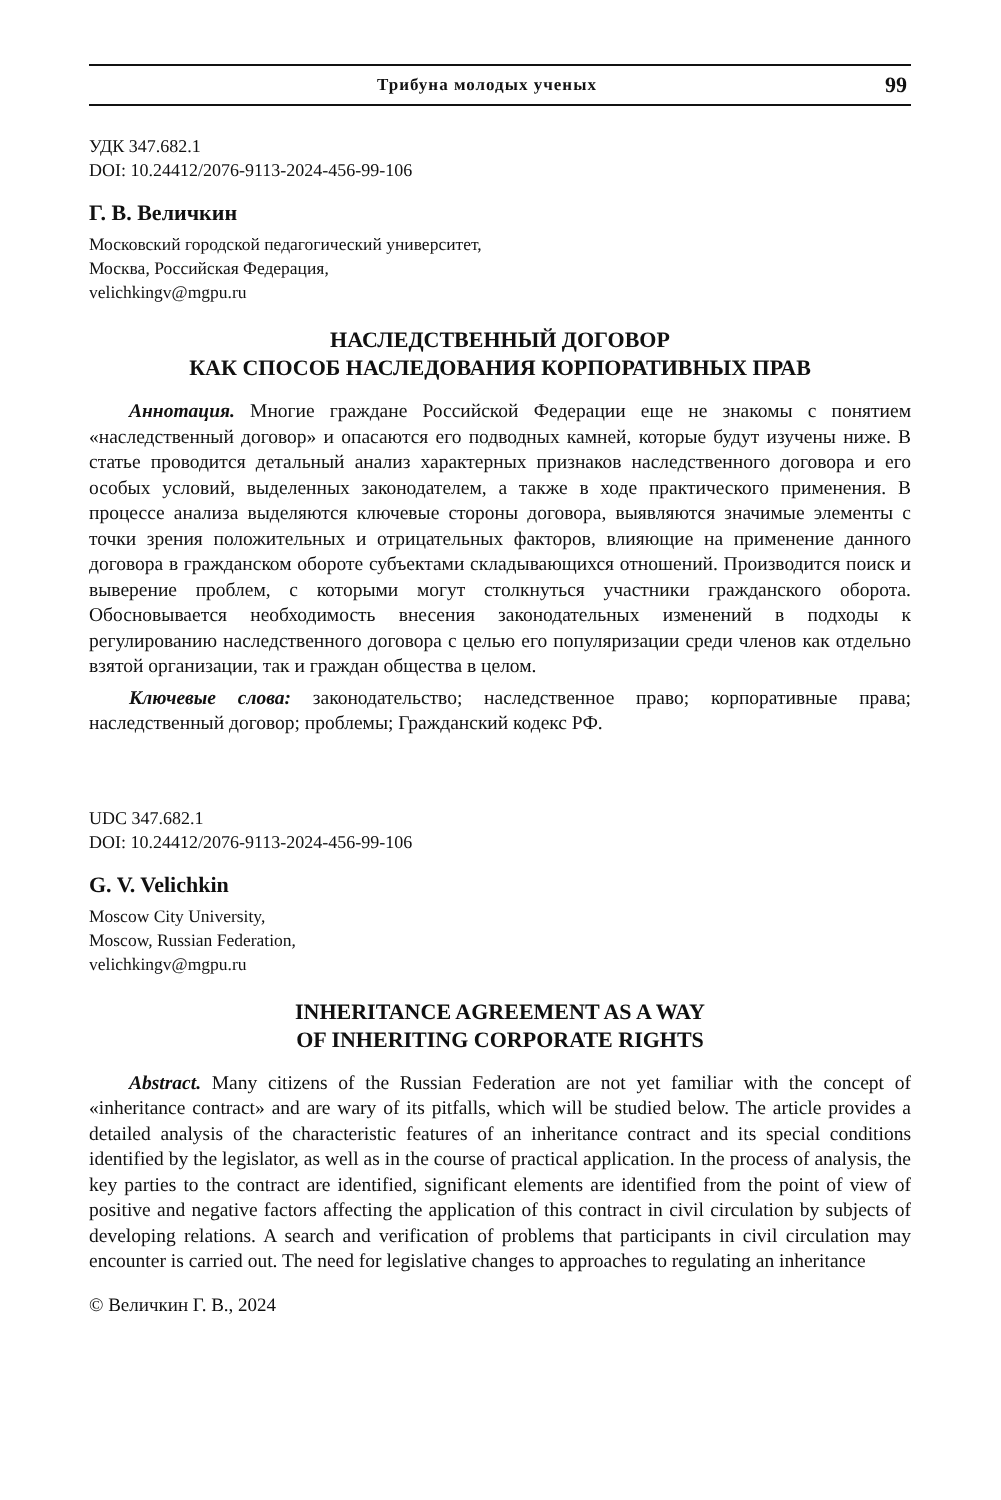Трибуна молодых ученых 99
УДК 347.682.1
DOI: 10.24412/2076-9113-2024-456-99-106
Г. В. Величкин
Московский городской педагогический университет,
Москва, Российская Федерация,
velichkingv@mgpu.ru
НАСЛЕДСТВЕННЫЙ ДОГОВОР
КАК СПОСОБ НАСЛЕДОВАНИЯ КОРПОРАТИВНЫХ ПРАВ
Аннотация. Многие граждане Российской Федерации еще не знакомы с понятием «наследственный договор» и опасаются его подводных камней, которые будут изучены ниже. В статье проводится детальный анализ характерных признаков наследственного договора и его особых условий, выделенных законодателем, а также в ходе практического применения. В процессе анализа выделяются ключевые стороны договора, выявляются значимые элементы с точки зрения положительных и отрицательных факторов, влияющие на применение данного договора в гражданском обороте субъектами складывающихся отношений. Производится поиск и выверение проблем, с которыми могут столкнуться участники гражданского оборота. Обосновывается необходимость внесения законодательных изменений в подходы к регулированию наследственного договора с целью его популяризации среди членов как отдельно взятой организации, так и граждан общества в целом.
Ключевые слова: законодательство; наследственное право; корпоративные права; наследственный договор; проблемы; Гражданский кодекс РФ.
UDC 347.682.1
DOI: 10.24412/2076-9113-2024-456-99-106
G. V. Velichkin
Moscow City University,
Moscow, Russian Federation,
velichkingv@mgpu.ru
INHERITANCE AGREEMENT AS A WAY
OF INHERITING CORPORATE RIGHTS
Abstract. Many citizens of the Russian Federation are not yet familiar with the concept of «inheritance contract» and are wary of its pitfalls, which will be studied below. The article provides a detailed analysis of the characteristic features of an inheritance contract and its special conditions identified by the legislator, as well as in the course of practical application. In the process of analysis, the key parties to the contract are identified, significant elements are identified from the point of view of positive and negative factors affecting the application of this contract in civil circulation by subjects of developing relations. A search and verification of problems that participants in civil circulation may encounter is carried out. The need for legislative changes to approaches to regulating an inheritance
© Величкин Г. В., 2024